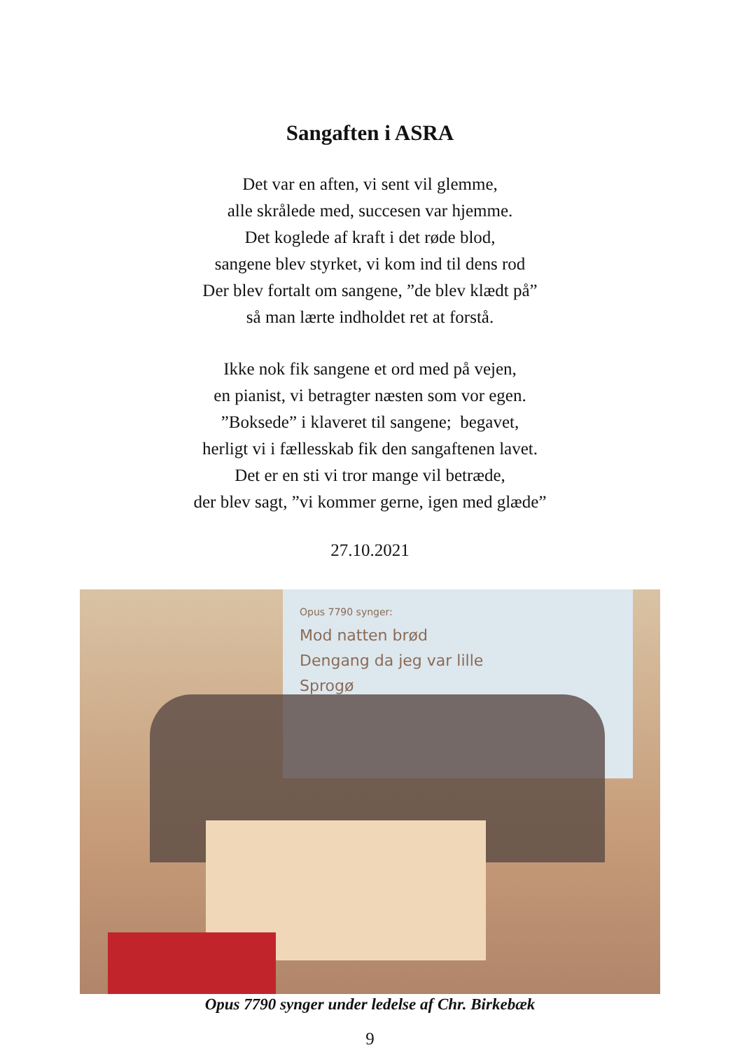Sangaften i ASRA
Det var en aften, vi sent vil glemme,
alle skrålede med, succesen var hjemme.
Det koglede af kraft i det røde blod,
sangene blev styrket, vi kom ind til dens rod
Der blev fortalt om sangene, ”de blev klædt på”
så man lærte indholdet ret at forstå.
Ikke nok fik sangene et ord med på vejen,
en pianist, vi betragter næsten som vor egen.
”Boksede” i klaveret til sangene; begavet,
herligt vi i fællesskab fik den sangaftenen lavet.
Det er en sti vi tror mange vil betræde,
der blev sagt, ”vi kommer gerne, igen med glæde”
27.10.2021
Opus 7790 synger:
Mod natten brød
Dengang da jeg var lille
Sprogø
Opus 7790 synger under ledelse af Chr. Birkebæk
9